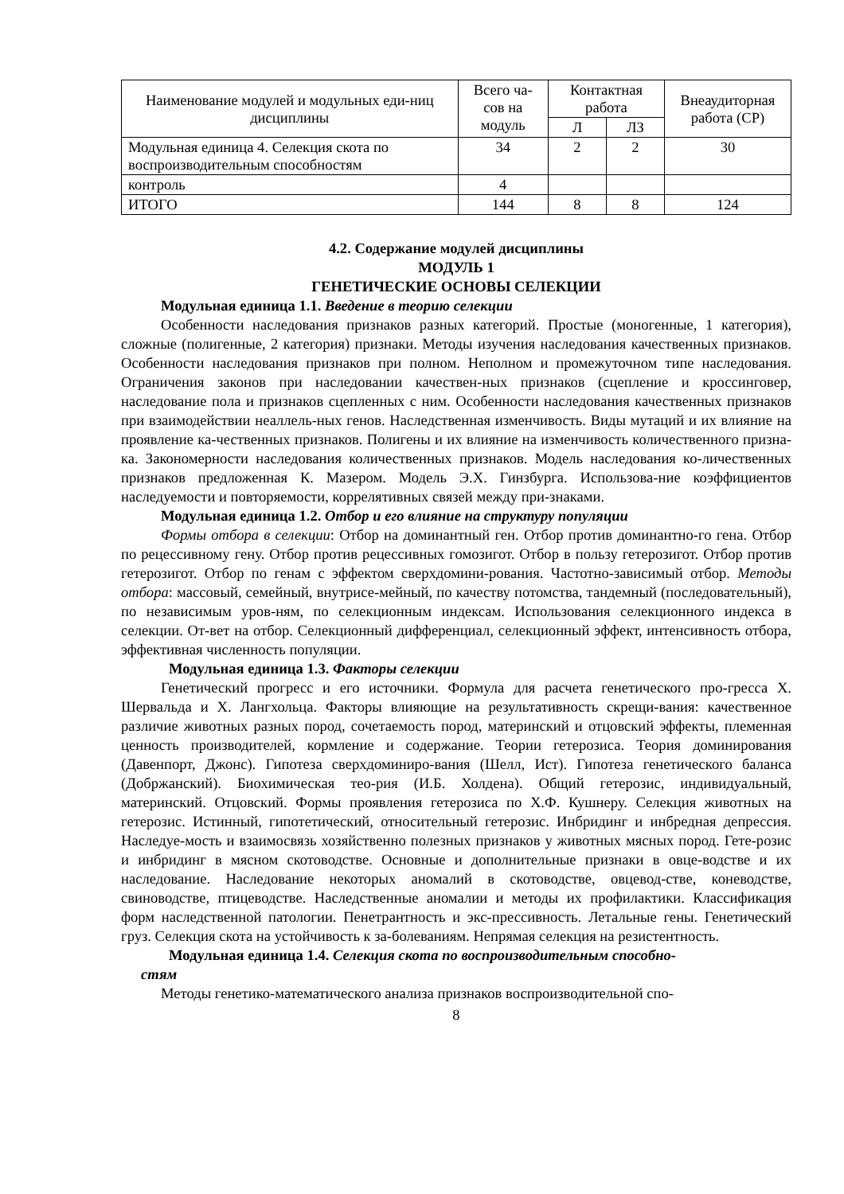| Наименование модулей и модульных еди-ниц дисциплины | Всего ча-сов на модуль | Контактная работа | | Внеаудиторная работа (СР) |
| --- | --- | --- | --- | --- |
| | | Л | ЛЗ | |
| Модульная единица 4. Селекция скота по воспроизводительным способностям | 34 | 2 | 2 | 30 |
| контроль | 4 | | | |
| ИТОГО | 144 | 8 | 8 | 124 |
4.2. Содержание модулей дисциплины
МОДУЛЬ 1
ГЕНЕТИЧЕСКИЕ ОСНОВЫ СЕЛЕКЦИИ
Модульная единица 1.1. Введение в теорию селекции
Особенности наследования признаков разных категорий. Простые (моногенные, 1 категория), сложные (полигенные, 2 категория) признаки. Методы изучения наследования качественных признаков. Особенности наследования признаков при полном. Неполном и промежуточном типе наследования. Ограничения законов при наследовании качествен-ных признаков (сцепление и кроссинговер, наследование пола и признаков сцепленных с ним. Особенности наследования качественных признаков при взаимодействии неаллель-ных генов. Наследственная изменчивость. Виды мутаций и их влияние на проявление ка-чественных признаков. Полигены и их влияние на изменчивость количественного призна-ка. Закономерности наследования количественных признаков. Модель наследования ко-личественных признаков предложенная К. Мазером. Модель Э.Х. Гинзбурга. Использова-ние коэффициентов наследуемости и повторяемости, коррелятивных связей между при-знаками.
Модульная единица 1.2. Отбор и его влияние на структуру популяции
Формы отбора в селекции: Отбор на доминантный ген. Отбор против доминантно-го гена. Отбор по рецессивному гену. Отбор против рецессивных гомозигот. Отбор в пользу гетерозигот. Отбор против гетерозигот. Отбор по генам с эффектом сверхдомини-рования. Частотно-зависимый отбор. Методы отбора: массовый, семейный, внутрисе-мейный, по качеству потомства, тандемный (последовательный), по независимым уров-ням, по селекционным индексам. Использования селекционного индекса в селекции. От-вет на отбор. Селекционный дифференциал, селекционный эффект, интенсивность отбора, эффективная численность популяции.
Модульная единица 1.3. Факторы селекции
Генетический прогресс и его источники. Формула для расчета генетического про-гресса Х. Шервальда и Х. Лангхольца. Факторы влияющие на результативность скрещи-вания: качественное различие животных разных пород, сочетаемость пород, материнский и отцовский эффекты, племенная ценность производителей, кормление и содержание. Теории гетерозиса. Теория доминирования (Давенпорт, Джонс). Гипотеза сверхдоминиро-вания (Шелл, Ист). Гипотеза генетического баланса (Добржанский). Биохимическая тео-рия (И.Б. Холдена). Общий гетерозис, индивидуальный, материнский. Отцовский. Формы проявления гетерозиса по Х.Ф. Кушнеру. Селекция животных на гетерозис. Истинный, гипотетический, относительный гетерозис. Инбридинг и инбредная депрессия. Наследуе-мость и взаимосвязь хозяйственно полезных признаков у животных мясных пород. Гете-розис и инбридинг в мясном скотоводстве. Основные и дополнительные признаки в овце-водстве и их наследование. Наследование некоторых аномалий в скотоводстве, овцевод-стве, коневодстве, свиноводстве, птицеводстве. Наследственные аномалии и методы их профилактики. Классификация форм наследственной патологии. Пенетрантность и экс-прессивность. Летальные гены. Генетический груз. Селекция скота на устойчивость к за-болеваниям. Непрямая селекция на резистентность.
Модульная единица 1.4. Селекция скота по воспроизводительным способно-
стям
Методы генетико-математического анализа признаков воспроизводительной спо-
8